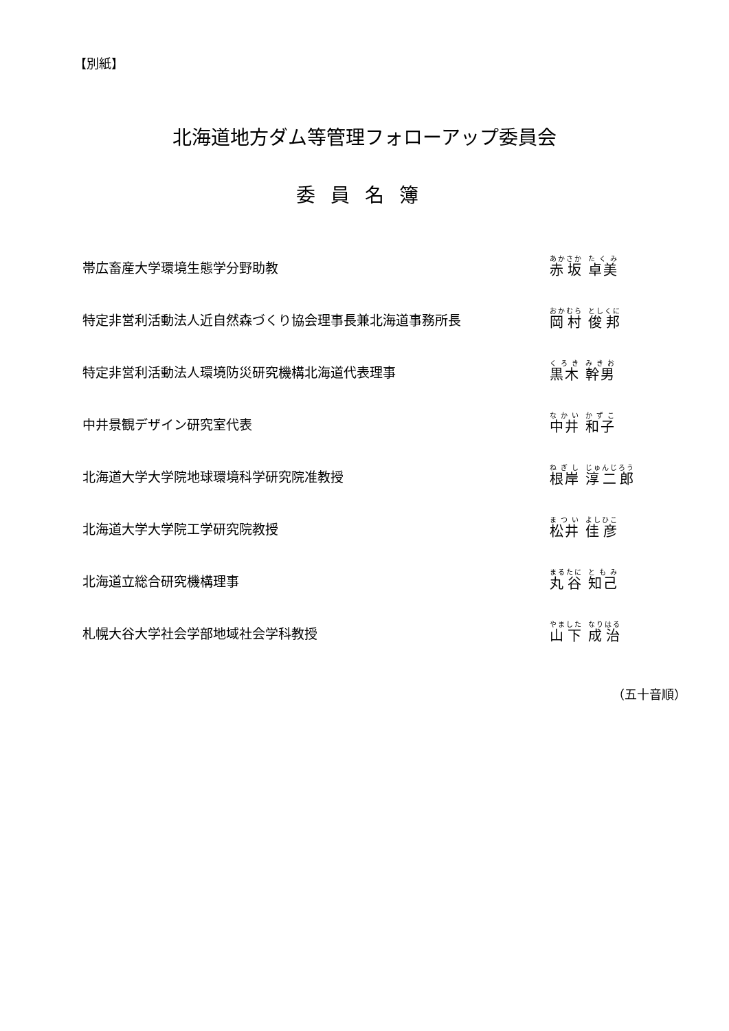【別紙】
北海道地方ダム等管理フォローアップ委員会
委員名簿
| 帯広畜産大学環境生態学分野助教 | 赤坂 卓美 |
| 特定非営利活動法人近自然森づくり協会理事長兼北海道事務所長 | 岡村 俊邦 |
| 特定非営利活動法人環境防災研究機構北海道代表理事 | 黒木 幹男 |
| 中井景観デザイン研究室代表 | 中井 和子 |
| 北海道大学大学院地球環境科学研究院准教授 | 根岸 淳二郎 |
| 北海道大学大学院工学研究院教授 | 松井 佳彦 |
| 北海道立総合研究機構理事 | 丸谷 知己 |
| 札幌大谷大学社会学部地域社会学科教授 | 山下 成治 |
（五十音順）